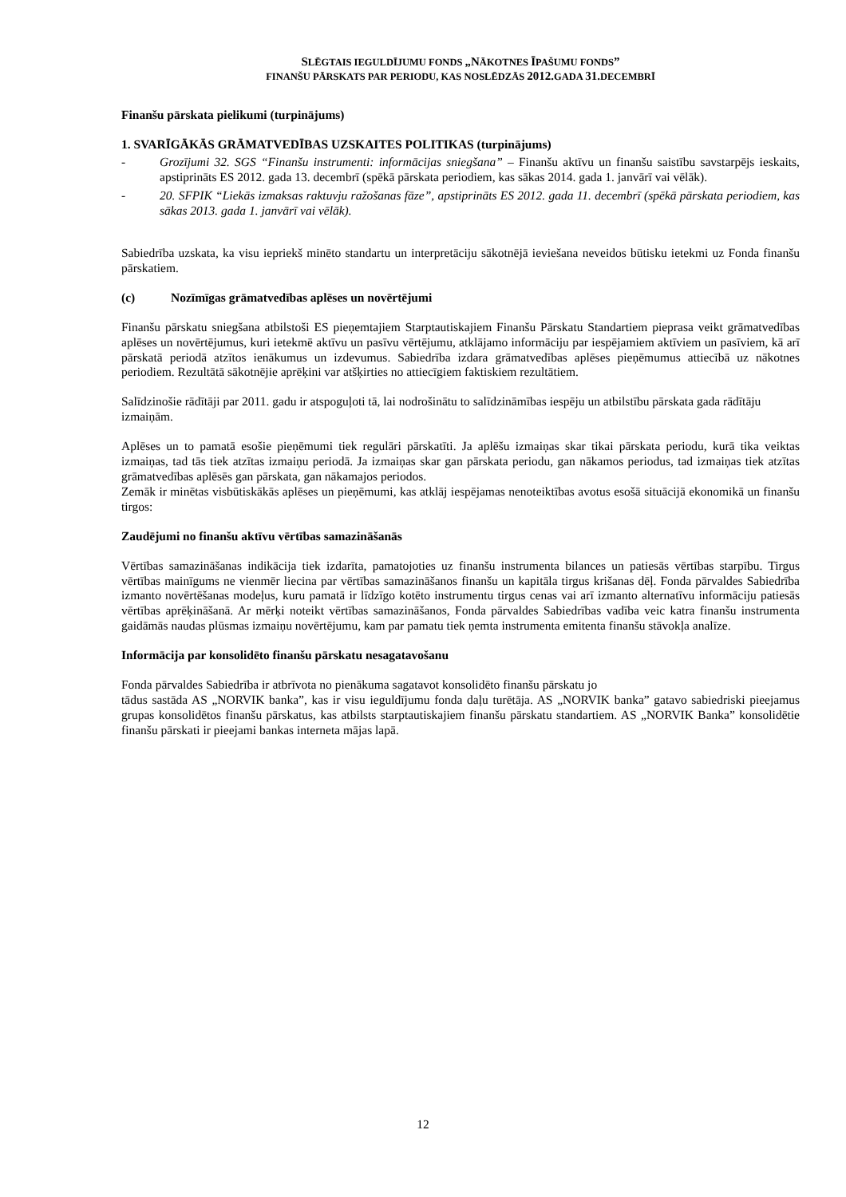SLĒGTAIS IEGULDĪJUMU FONDS „NĀKOTNES ĪPAŠUMU FONDS”
FINANŠU PĀRSKATS PAR PERIODU, KAS NOSLĒDZĀS 2012.GADA 31.DECEMBRĪ
Finanšu pārskata pielikumi (turpinājums)
1. SVARĪGĀKĀS GRĀMATVEDĪBAS UZSKAITES POLITIKAS (turpinājums)
- Grozījumi 32. SGS “Finanšu instrumenti: informācijas sniegšana” – Finanšu aktīvu un finanšu saistību savstarpējs ieskaits, apstiprināts ES 2012. gada 13. decembrī (spēkā pārskata periodiem, kas sākas 2014. gada 1. janvārī vai vēlāk).
- 20. SFPIK “Liekās izmaksas raktuvju ražošanas fāze”, apstiprināts ES 2012. gada 11. decembrī (spēkā pārskata periodiem, kas sākas 2013. gada 1. janvārī vai vēlāk).
Sabiedrība uzskata, ka visu iepriekš minēto standartu un interpretāciju sākotnējā ieviešana neveidos būtisku ietekmi uz Fonda finanšu pārskatiem.
(c) Nozīmīgas grāmatvedības aplēses un novērtējumi
Finanšu pārskatu sniegšana atbilstoši ES pieņemtajiem Starptautiskajiem Finanšu Pārskatu Standartiem pieprasa veikt grāmatvedības aplēses un novērtējumus, kuri ietekmē aktīvu un pasīvu vērtējumu, atklājamo informāciju par iespējamiem aktīviem un pasīviem, kā arī pārskatā periodā atzītos ienākumus un izdevumus. Sabiedrība izdara grāmatvedības aplēses pieņēmumus attiecībā uz nākotnes periodiem. Rezultātā sākotnējie aprēķini var atšķirties no attiecīgiem faktiskiem rezultātiem.
Salīdzinošie rādītāji par 2011. gadu ir atspoguļoti tā, lai nodrošinātu to salīdzināmības iespēju un atbilstību pārskata gada rādītāju izmaiņām.
Aplēses un to pamatā esošie pieņēmumi tiek regulāri pārskatīti. Ja aplēšu izmaiņas skar tikai pārskata periodu, kurā tika veiktas izmaiņas, tad tās tiek atzītas izmaiņu periodā. Ja izmaiņas skar gan pārskata periodu, gan nākamos periodus, tad izmaiņas tiek atzītas grāmatvedības aplēsēs gan pārskata, gan nākamajos periodos.
Zemāk ir minētas visbūtiskākās aplēses un pieņēmumi, kas atklāj iespējamas nenoteiktības avotus esošā situācijā ekonomikā un finanšu tirgos:
Zaudējumi no finanšu aktīvu vērtības samazināšanās
Vērtības samazināšanas indikācija tiek izdarīta, pamatojoties uz finanšu instrumenta bilances un patiesās vērtības starpību. Tirgus vērtības mainīgums ne vienmēr liecina par vērtības samazināšanos finanšu un kapitāla tirgus krišanas dēļ. Fonda pārvaldes Sabiedrība izmanto novērtēšanas modeļus, kuru pamatā ir līdzīgo kotēto instrumentu tirgus cenas vai arī izmanto alternatīvu informāciju patiesās vērtības aprēķināšanā. Ar mērķi noteikt vērtības samazināšanos, Fonda pārvaldes Sabiedrības vadība veic katra finanšu instrumenta gaidāmās naudas plūsmas izmaiņu novērtējumu, kam par pamatu tiek ņemta instrumenta emitenta finanšu stāvokļa analīze.
Informācija par konsolidēto finanšu pārskatu nesagatavošanu
Fonda pārvaldes Sabiedrība ir atbrīvota no pienākuma sagatavot konsolidēto finanšu pārskatu jo
tādus sastāda AS „NORVIK banka”, kas ir visu ieguldījumu fonda daļu turētāja. AS „NORVIK banka” gatavo sabiedriski pieejamus grupas konsolidētos finanšu pārskatus, kas atbilsts starptautiskajiem finanšu pārskatu standartiem. AS „NORVIK Banka” konsolidētie finanšu pārskati ir pieejami bankas interneta mājas lapā.
12